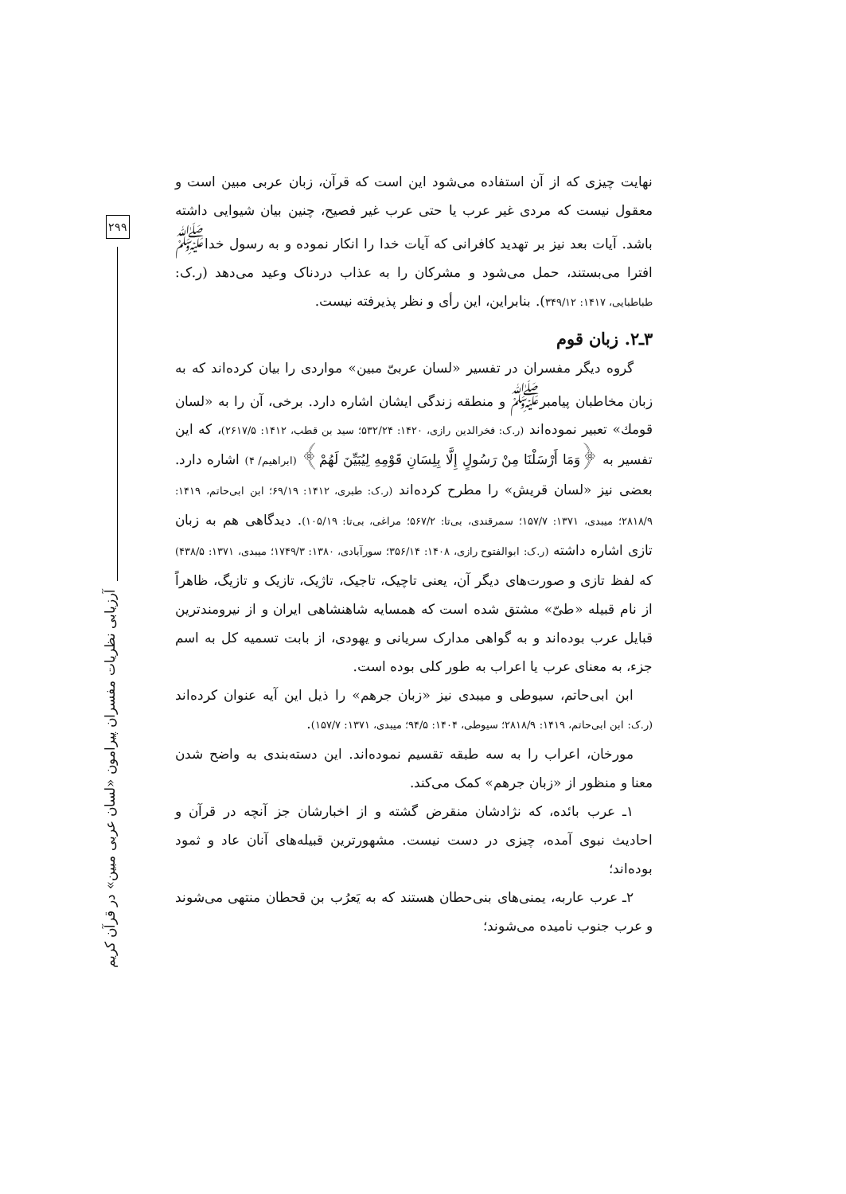۲۹۹
آرزیابی نظریات مفسران پیرامون «لسان عربی مبین» در قرآن کریم
نهایت چیزی که از آن استفاده می‌شود این است که قرآن، زبان عربی مبین است و معقول نیست که مردی غیر عرب یا حتی عرب غیر فصیح، چنین بیان شیوایی داشته باشد. آیات بعد نیز بر تهدید کافرانی که آیات خدا را انکار نموده و به رسول خدا<sup>ﷺ</sup> افترا می‌بستند، حمل می‌شود و مشرکان را به عذاب دردناک وعید می‌دهد (ر.ک: طباطبایی، ۱۴۱۷: ۳۴۹/۱۲). بنابراین، این رأی و نظر پذیرفته نیست.
۳ـ۲. زبان قوم
گروه دیگر مفسران در تفسیر «لسان عربیّ مبین» مواردی را بیان کرده‌اند که به زبان مخاطبان پیامبر<sup>ﷺ</sup> و منطقه زندگی ایشان اشاره دارد. برخی، آن را به «لسان قومك» تعبیر نموده‌اند (ر.ک: فخرالدین رازی، ۱۴۲۰: ۵۳۲/۲۴؛ سید بن قطب، ۱۴۱۲: ۲۶۱۷/۵)، که این تفسیر به ﴿وَمَا أَرْسَلْنَا مِنْ رَسُولٍ إِلَّا بِلِسَانِ قَوْمِهِ لِيُبَيِّنَ لَهُمْ﴾ (ابراهیم/ ۴) اشاره دارد. بعضی نیز «لسان قریش» را مطرح کرده‌اند (ر.ک: طبری، ۱۴۱۲: ۶۹/۱۹؛ ابن ابی‌حاتم، ۱۴۱۹: ۲۸۱۸/۹؛ میبدی، ۱۳۷۱: ۱۵۷/۷؛ سمرقندی، بی‌تا: ۵۶۷/۲؛ مراغی، بی‌تا: ۱۰۵/۱۹). دیدگاهی هم به زبان تازی اشاره داشته (ر.ک: ابوالفتوح رازی، ۱۴۰۸: ۳۵۶/۱۴؛ سورآبادی، ۱۳۸۰: ۱۷۴۹/۳؛ میبدی، ۱۳۷۱: ۴۳۸/۵) که لفظ تازی و صورت‌های دیگر آن، یعنی تاچیک، تاجیک، تاژیک، تازیک و تازیگ، ظاهراً از نام قبیله «طیّ» مشتق شده است که همسایه شاهنشاهی ایران و از نیرومندترین قبایل عرب بوده‌اند و به گواهی مدارک سریانی و یهودی، از بابت تسمیه کل به اسم جزء، به معنای عرب یا اعراب به طور کلی بوده است.
ابن ابی‌حاتم، سیوطی و میبدی نیز «زبان جرهم» را ذیل این آیه عنوان کرده‌اند (ر.ک: ابن ابی‌حاتم، ۱۴۱۹: ۲۸۱۸/۹؛ سیوطی، ۱۴۰۴: ۹۴/۵؛ میبدی، ۱۳۷۱: ۱۵۷/۷).
مورخان، اعراب را به سه طبقه تقسیم نموده‌اند. این دسته‌بندی به واضح شدن معنا و منظور از «زبان جرهم» کمک می‌کند.
۱ـ عرب بائده، که نژادشان منقرض گشته و از اخبارشان جز آنچه در قرآن و احادیث نبوی آمده، چیزی در دست نیست. مشهورترین قبیله‌های آنان عاد و ثمود بوده‌اند؛
۲ـ عرب عاربه، یمنی‌های بنی‌حطان هستند که به یَعرُب بن قحطان منتهی می‌شوند و عرب جنوب نامیده می‌شوند؛